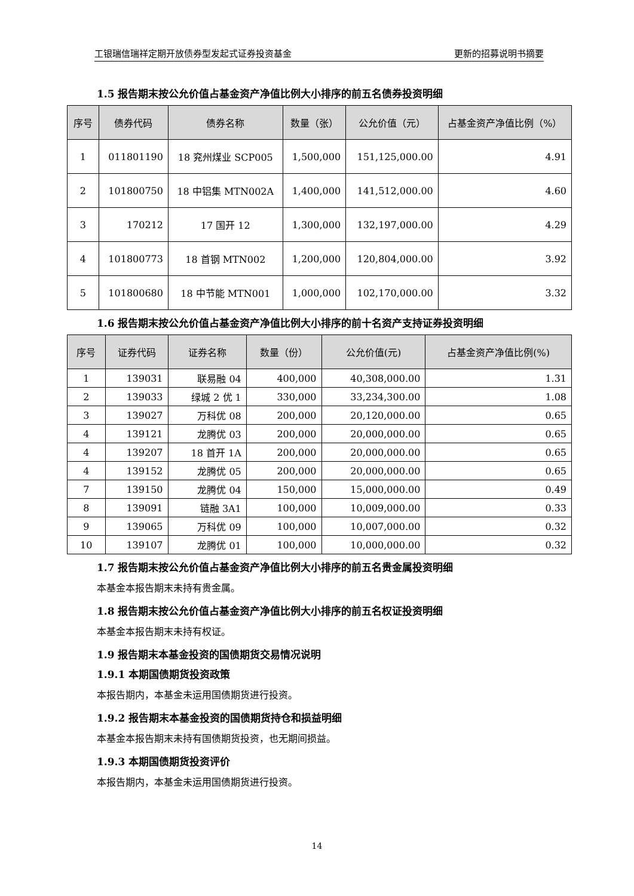工银瑞信瑞祥定期开放债券型发起式证券投资基金 更新的招募说明书摘要
1.5 报告期末按公允价值占基金资产净值比例大小排序的前五名债券投资明细
| 序号 | 债券代码 | 债券名称 | 数量（张） | 公允价值（元） | 占基金资产净值比例（%） |
| --- | --- | --- | --- | --- | --- |
| 1 | 011801190 | 18 兖州煤业 SCP005 | 1,500,000 | 151,125,000.00 | 4.91 |
| 2 | 101800750 | 18 中铝集 MTN002A | 1,400,000 | 141,512,000.00 | 4.60 |
| 3 | 170212 | 17 国开 12 | 1,300,000 | 132,197,000.00 | 4.29 |
| 4 | 101800773 | 18 首钢 MTN002 | 1,200,000 | 120,804,000.00 | 3.92 |
| 5 | 101800680 | 18 中节能 MTN001 | 1,000,000 | 102,170,000.00 | 3.32 |
1.6 报告期末按公允价值占基金资产净值比例大小排序的前十名资产支持证券投资明细
| 序号 | 证券代码 | 证券名称 | 数量（份） | 公允价值(元) | 占基金资产净值比例(%) |
| --- | --- | --- | --- | --- | --- |
| 1 | 139031 | 联易融 04 | 400,000 | 40,308,000.00 | 1.31 |
| 2 | 139033 | 绿城 2 优 1 | 330,000 | 33,234,300.00 | 1.08 |
| 3 | 139027 | 万科优 08 | 200,000 | 20,120,000.00 | 0.65 |
| 4 | 139121 | 龙腾优 03 | 200,000 | 20,000,000.00 | 0.65 |
| 4 | 139207 | 18 首开 1A | 200,000 | 20,000,000.00 | 0.65 |
| 4 | 139152 | 龙腾优 05 | 200,000 | 20,000,000.00 | 0.65 |
| 7 | 139150 | 龙腾优 04 | 150,000 | 15,000,000.00 | 0.49 |
| 8 | 139091 | 链融 3A1 | 100,000 | 10,009,000.00 | 0.33 |
| 9 | 139065 | 万科优 09 | 100,000 | 10,007,000.00 | 0.32 |
| 10 | 139107 | 龙腾优 01 | 100,000 | 10,000,000.00 | 0.32 |
1.7 报告期末按公允价值占基金资产净值比例大小排序的前五名贵金属投资明细
本基金本报告期末未持有贵金属。
1.8 报告期末按公允价值占基金资产净值比例大小排序的前五名权证投资明细
本基金本报告期末未持有权证。
1.9 报告期末本基金投资的国债期货交易情况说明
1.9.1 本期国债期货投资政策
本报告期内，本基金未运用国债期货进行投资。
1.9.2 报告期末本基金投资的国债期货持仓和损益明细
本基金本报告期末未持有国债期货投资，也无期间损益。
1.9.3 本期国债期货投资评价
本报告期内，本基金未运用国债期货进行投资。
14